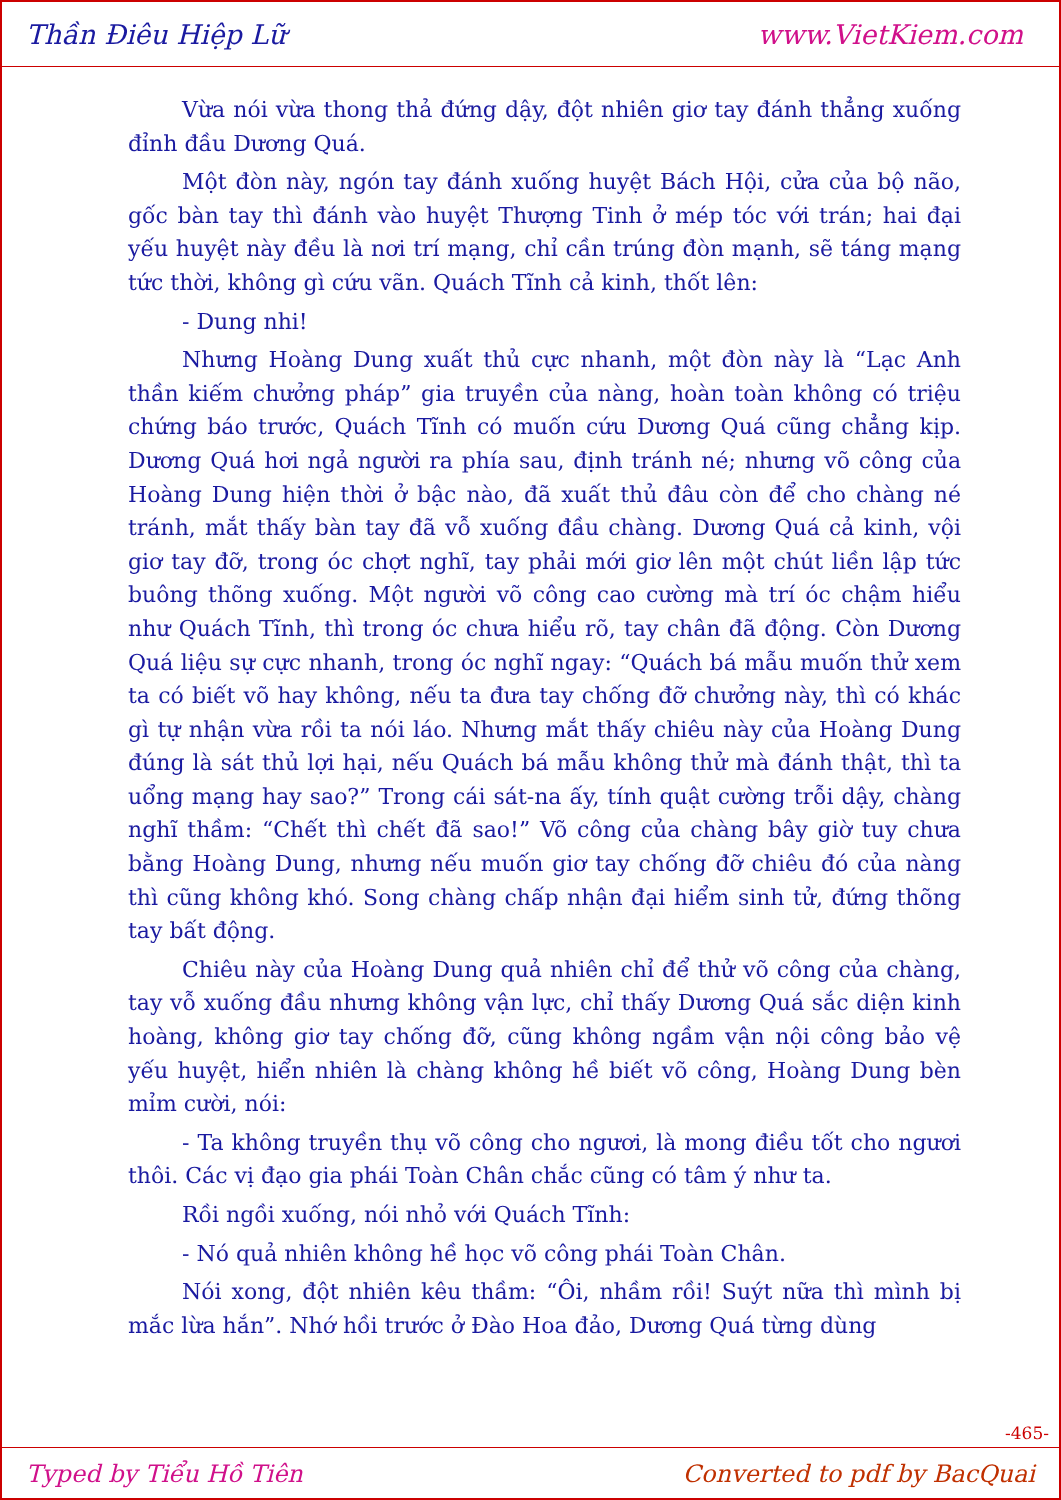Thần Điêu Hiệp Lữ www.VietKiem.com
Vừa nói vừa thong thả đứng dậy, đột nhiên giơ tay đánh thẳng xuống đỉnh đầu Dương Quá.
Một đòn này, ngón tay đánh xuống huyệt Bách Hội, cửa của bộ não, gốc bàn tay thì đánh vào huyệt Thượng Tinh ở mép tóc với trán; hai đại yếu huyệt này đều là nơi trí mạng, chỉ cần trúng đòn mạnh, sẽ táng mạng tức thời, không gì cứu vãn. Quách Tĩnh cả kinh, thốt lên:
- Dung nhi!
Nhưng Hoàng Dung xuất thủ cực nhanh, một đòn này là “Lạc Anh thần kiếm chưởng pháp” gia truyền của nàng, hoàn toàn không có triệu chứng báo trước, Quách Tĩnh có muốn cứu Dương Quá cũng chẳng kịp. Dương Quá hơi ngả người ra phía sau, định tránh né; nhưng võ công của Hoàng Dung hiện thời ở bậc nào, đã xuất thủ đâu còn để cho chàng né tránh, mắt thấy bàn tay đã vỗ xuống đầu chàng. Dương Quá cả kinh, vội giơ tay đỡ, trong óc chợt nghĩ, tay phải mới giơ lên một chút liền lập tức buông thõng xuống. Một người võ công cao cường mà trí óc chậm hiểu như Quách Tĩnh, thì trong óc chưa hiểu rõ, tay chân đã động. Còn Dương Quá liệu sự cực nhanh, trong óc nghĩ ngay: “Quách bá mẫu muốn thử xem ta có biết võ hay không, nếu ta đưa tay chống đỡ chưởng này, thì có khác gì tự nhận vừa rồi ta nói láo. Nhưng mắt thấy chiêu này của Hoàng Dung đúng là sát thủ lợi hại, nếu Quách bá mẫu không thử mà đánh thật, thì ta uổng mạng hay sao?” Trong cái sát-na ấy, tính quật cường trỗi dậy, chàng nghĩ thầm: “Chết thì chết đã sao!” Võ công của chàng bây giờ tuy chưa bằng Hoàng Dung, nhưng nếu muốn giơ tay chống đỡ chiêu đó của nàng thì cũng không khó. Song chàng chấp nhận đại hiểm sinh tử, đứng thõng tay bất động.
Chiêu này của Hoàng Dung quả nhiên chỉ để thử võ công của chàng, tay vỗ xuống đầu nhưng không vận lực, chỉ thấy Dương Quá sắc diện kinh hoàng, không giơ tay chống đỡ, cũng không ngầm vận nội công bảo vệ yếu huyệt, hiển nhiên là chàng không hề biết võ công, Hoàng Dung bèn mỉm cười, nói:
- Ta không truyền thụ võ công cho ngươi, là mong điều tốt cho ngươi thôi. Các vị đạo gia phái Toàn Chân chắc cũng có tâm ý như ta.
Rồi ngồi xuống, nói nhỏ với Quách Tĩnh:
- Nó quả nhiên không hề học võ công phái Toàn Chân.
Nói xong, đột nhiên kêu thầm: “Ôi, nhầm rồi! Suýt nữa thì mình bị mắc lừa hắn”. Nhớ hồi trước ở Đào Hoa đảo, Dương Quá từng dùng
-465-
Typed by Tiểu Hồ Tiên Converted to pdf by BacQuai